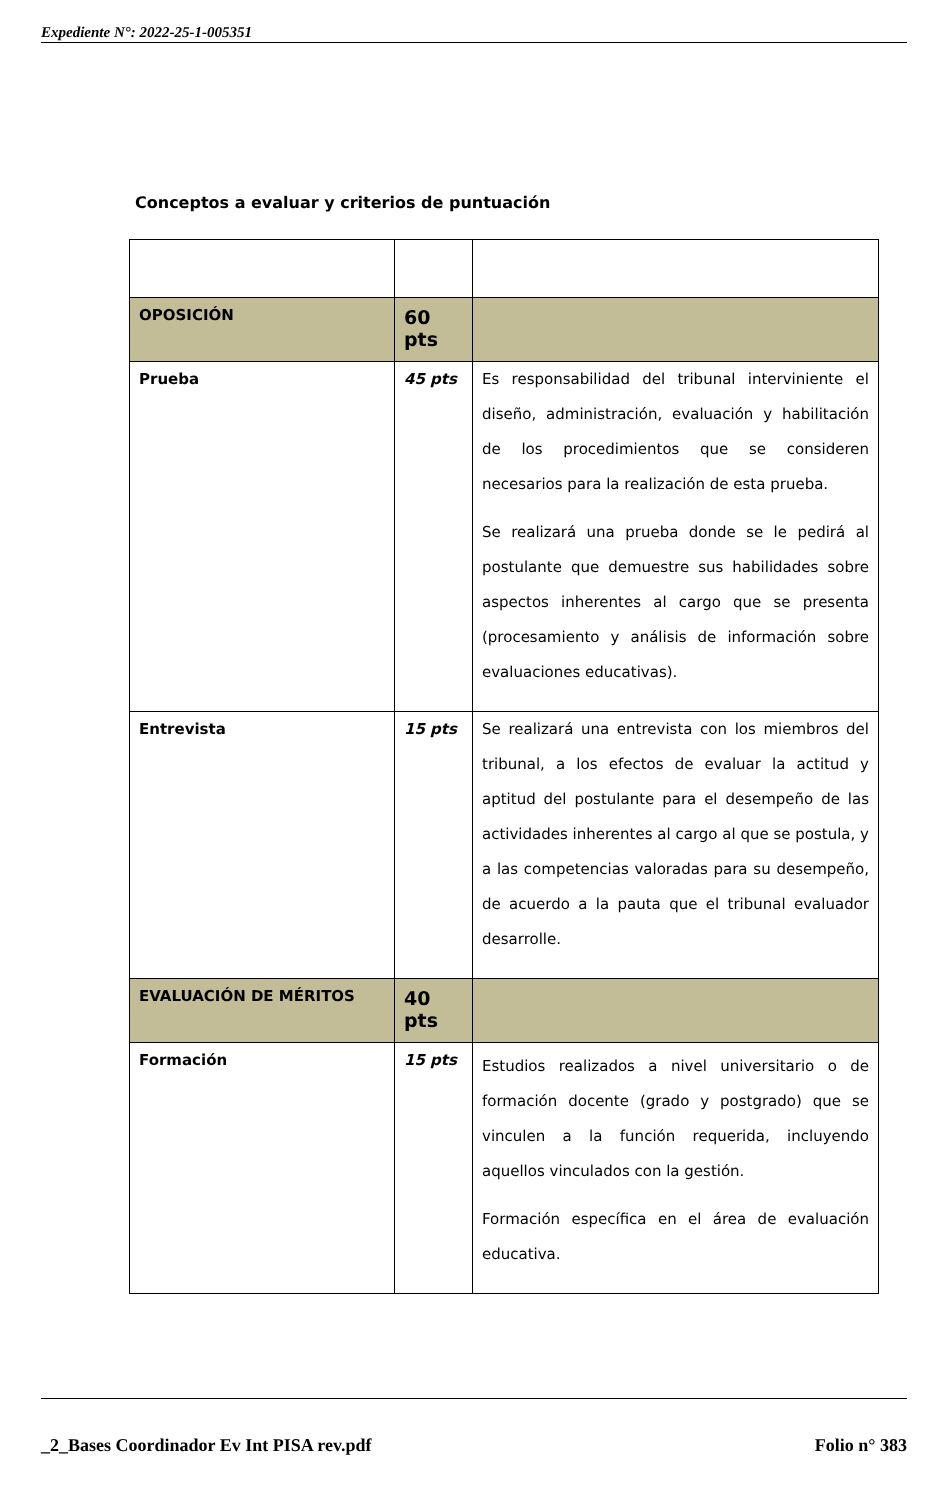Expediente N°: 2022-25-1-005351
Conceptos a evaluar y criterios de puntuación
| OPOSICIÓN | 60 pts | |
| Prueba | 45 pts | Es responsabilidad del tribunal interviniente el diseño, administración, evaluación y habilitación de los procedimientos que se consideren necesarios para la realización de esta prueba. Se realizará una prueba donde se le pedirá al postulante que demuestre sus habilidades sobre aspectos inherentes al cargo que se presenta (procesamiento y análisis de información sobre evaluaciones educativas). |
| Entrevista | 15 pts | Se realizará una entrevista con los miembros del tribunal, a los efectos de evaluar la actitud y aptitud del postulante para el desempeño de las actividades inherentes al cargo al que se postula, y a las competencias valoradas para su desempeño, de acuerdo a la pauta que el tribunal evaluador desarrolle. |
| EVALUACIÓN DE MÉRITOS | 40 pts | |
| Formación | 15 pts | Estudios realizados a nivel universitario o de formación docente (grado y postgrado) que se vinculen a la función requerida, incluyendo aquellos vinculados con la gestión. Formación específica en el área de evaluación educativa. |
_2_Bases Coordinador Ev Int PISA rev.pdf Folio n° 383